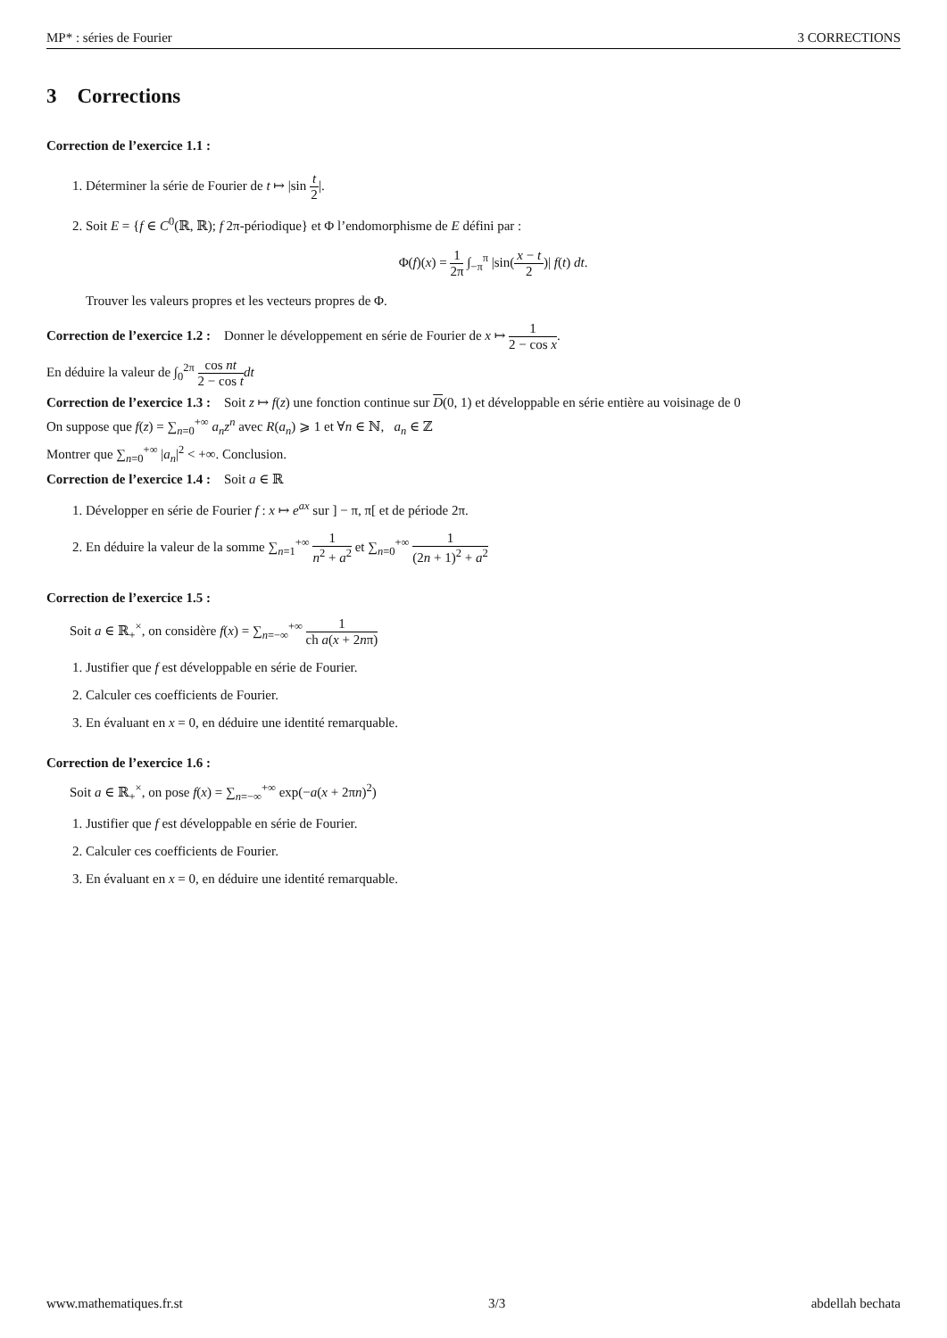MP* : séries de Fourier 3 CORRECTIONS
3 Corrections
Correction de l’exercice 1.1 :
1. Déterminer la série de Fourier de t ↦ |sin t 2|.
2. Soit E = {f ∈ C<sup>0</sup>(ℝ, ℝ); f 2π-périodique} et Φ l’endomorphisme de E défini par :
Φ(f)(x) = 1 2π ∫<sub>−π</sub><sup>π</sup> |sin(x − t 2)| f(t) dt.
Trouver les valeurs propres et les vecteurs propres de Φ.
Correction de l’exercice 1.2 : Donner le développement en série de Fourier de x ↦ 1 2 − cos x.
En déduire la valeur de ∫<sub>0</sub><sup>2π</sup> cos nt 2 − cos t dt
Correction de l’exercice 1.3 : Soit z ↦ f(z) une fonction continue sur D(0, 1) et développable en série entière au voisinage de 0
On suppose que f(z) = ∑<sub>n=0</sub><sup>+∞</sup> a<sub>n</sub>z<sup>n</sup> avec R(a<sub>n</sub>) ⩾ 1 et ∀n ∈ ℕ, a<sub>n</sub> ∈ ℤ
Montrer que ∑<sub>n=0</sub><sup>+∞</sup> |a<sub>n</sub>|<sup>2</sup> < +∞. Conclusion.
Correction de l’exercice 1.4 : Soit a ∈ ℝ
1. Développer en série de Fourier f : x ↦ e<sup>ax</sup> sur ] − π, π[ et de période 2π.
2. En déduire la valeur de la somme ∑<sub>n=1</sub><sup>+∞</sup> 1 n<sup>2</sup> + a<sup>2</sup> et ∑<sub>n=0</sub><sup>+∞</sup> 1 (2n + 1)<sup>2</sup> + a<sup>2</sup>
Correction de l’exercice 1.5 :
Soit a ∈ ℝ<sub>+</sub><sup>×</sup>, on considère f(x) = ∑<sub>n=−∞</sub><sup>+∞</sup> 1 ch a(x + 2nπ)
1. Justifier que f est développable en série de Fourier.
2. Calculer ces coefficients de Fourier.
3. En évaluant en x = 0, en déduire une identité remarquable.
Correction de l’exercice 1.6 :
Soit a ∈ ℝ<sub>+</sub><sup>×</sup>, on pose f(x) = ∑<sub>n=−∞</sub><sup>+∞</sup> exp(−a(x + 2πn)<sup>2</sup>)
1. Justifier que f est développable en série de Fourier.
2. Calculer ces coefficients de Fourier.
3. En évaluant en x = 0, en déduire une identité remarquable.
www.mathematiques.fr.st 3/3 abdellah bechata